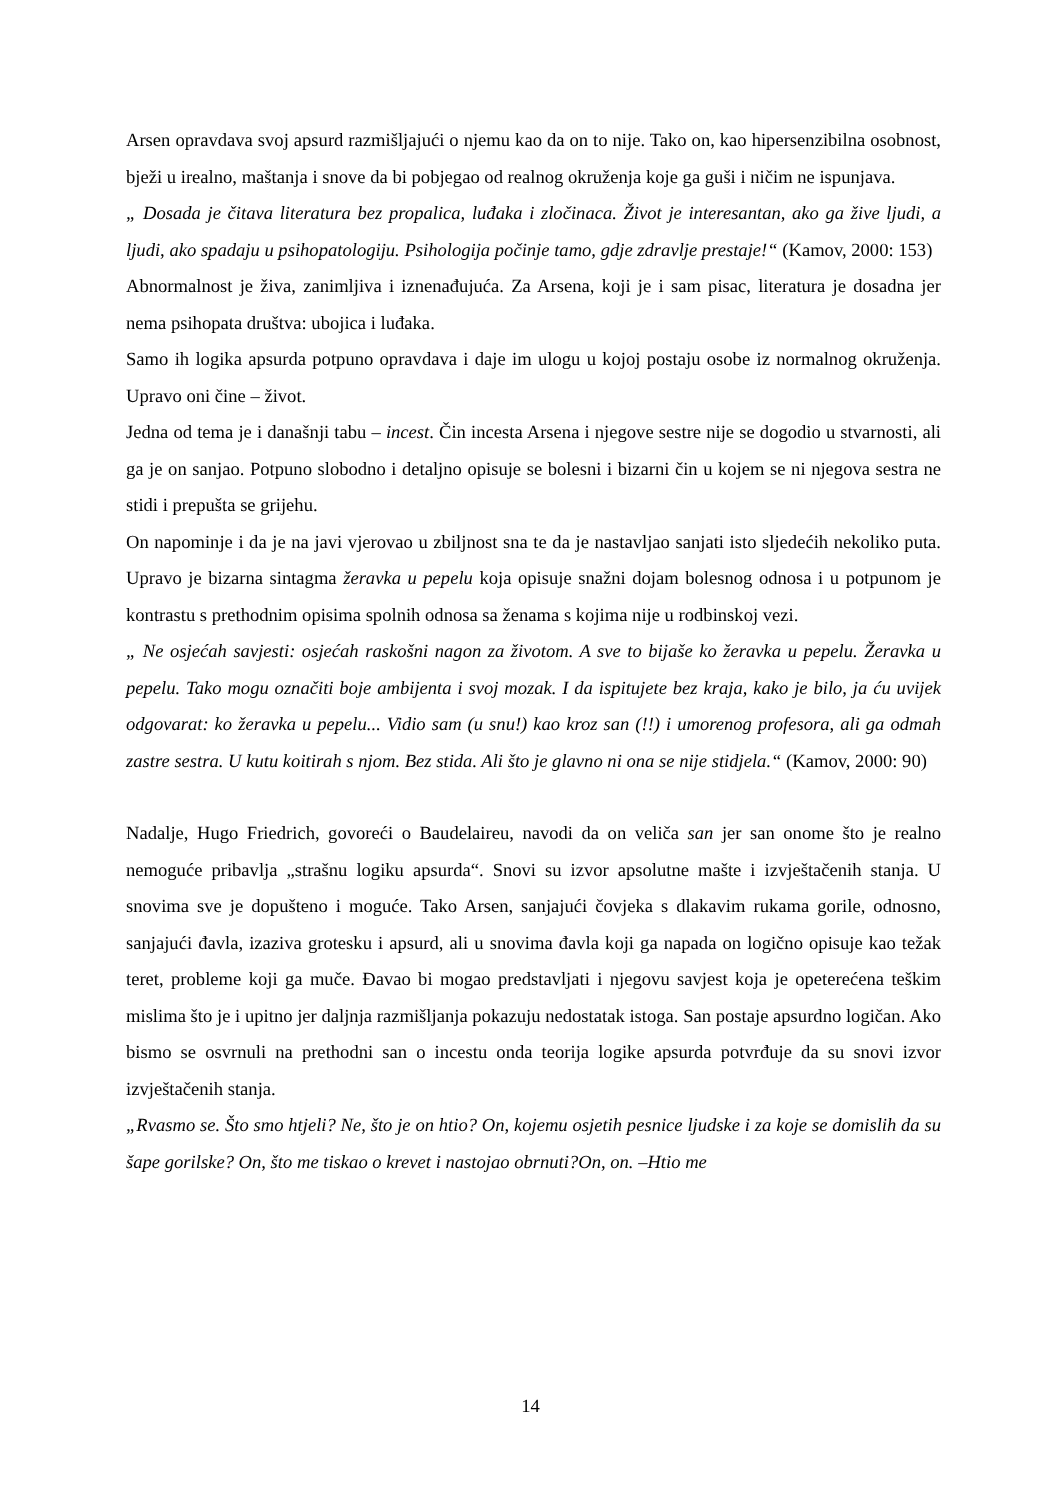Arsen opravdava svoj apsurd razmišljajući o njemu kao da on to nije. Tako on, kao hipersenzibilna osobnost, bježi u irealno, maštanja i snove da bi pobjegao od realnog okruženja koje ga guši i ničim ne ispunjava.
„ Dosada je čitava literatura bez propalica, luđaka i zločinaca. Život je interesantan, ako ga žive ljudi, a ljudi, ako spadaju u psihopatologiju. Psihologija počinje tamo, gdje zdravlje prestaje!“ (Kamov, 2000: 153)
Abnormalnost je živa, zanimljiva i iznenađujuća. Za Arsena, koji je i sam pisac, literatura je dosadna jer nema psihopata društva: ubojica i luđaka.
Samo ih logika apsurda potpuno opravdava i daje im ulogu u kojoj postaju osobe iz normalnog okruženja. Upravo oni čine – život.
Jedna od tema je i današnji tabu – incest. Čin incesta Arsena i njegove sestre nije se dogodio u stvarnosti, ali ga je on sanjao. Potpuno slobodno i detaljno opisuje se bolesni i bizarni čin u kojem se ni njegova sestra ne stidi i prepušta se grijehu.
On napominje i da je na javi vjerovao u zbiljnost sna te da je nastavljao sanjati isto sljedećih nekoliko puta. Upravo je bizarna sintagma žeravka u pepelu koja opisuje snažni dojam bolesnog odnosa i u potpunom je kontrastu s prethodnim opisima spolnih odnosa sa ženama s kojima nije u rodbinskoj vezi.
„ Ne osjećah savjesti: osjećah raskošni nagon za životom. A sve to bijaše ko žeravka u pepelu. Žeravka u pepelu. Tako mogu označiti boje ambijenta i svoj mozak. I da ispitujete bez kraja, kako je bilo, ja ću uvijek odgovarat: ko žeravka u pepelu... Vidio sam (u snu!) kao kroz san (!!) i umorenog profesora, ali ga odmah zastre sestra. U kutu koitirah s njom. Bez stida. Ali što je glavno ni ona se nije stidjela.“ (Kamov, 2000: 90)
Nadalje, Hugo Friedrich, govoreći o Baudelaireu, navodi da on veliča san jer san onome što je realno nemoguće pribavlja „strašnu logiku apsurda“. Snovi su izvor apsolutne mašte i izvještačenih stanja. U snovima sve je dopušteno i moguće. Tako Arsen, sanjajući čovjeka s dlakavim rukama gorile, odnosno, sanjajući đavla, izaziva grotesku i apsurd, ali u snovima đavla koji ga napada on logično opisuje kao težak teret, probleme koji ga muče. Đavao bi mogao predstavljati i njegovu savjest koja je opeterećena teškim mislima što je i upitno jer daljnja razmišljanja pokazuju nedostatak istoga. San postaje apsurdno logičan. Ako bismo se osvrnuli na prethodni san o incestu onda teorija logike apsurda potvrđuje da su snovi izvor izvještačenih stanja.
„Rvasmo se. Što smo htjeli? Ne, što je on htio? On, kojemu osjetih pesnice ljudske i za koje se domislih da su šape gorilske? On, što me tiskao o krevet i nastojao obrnuti?On, on. –Htio me
14